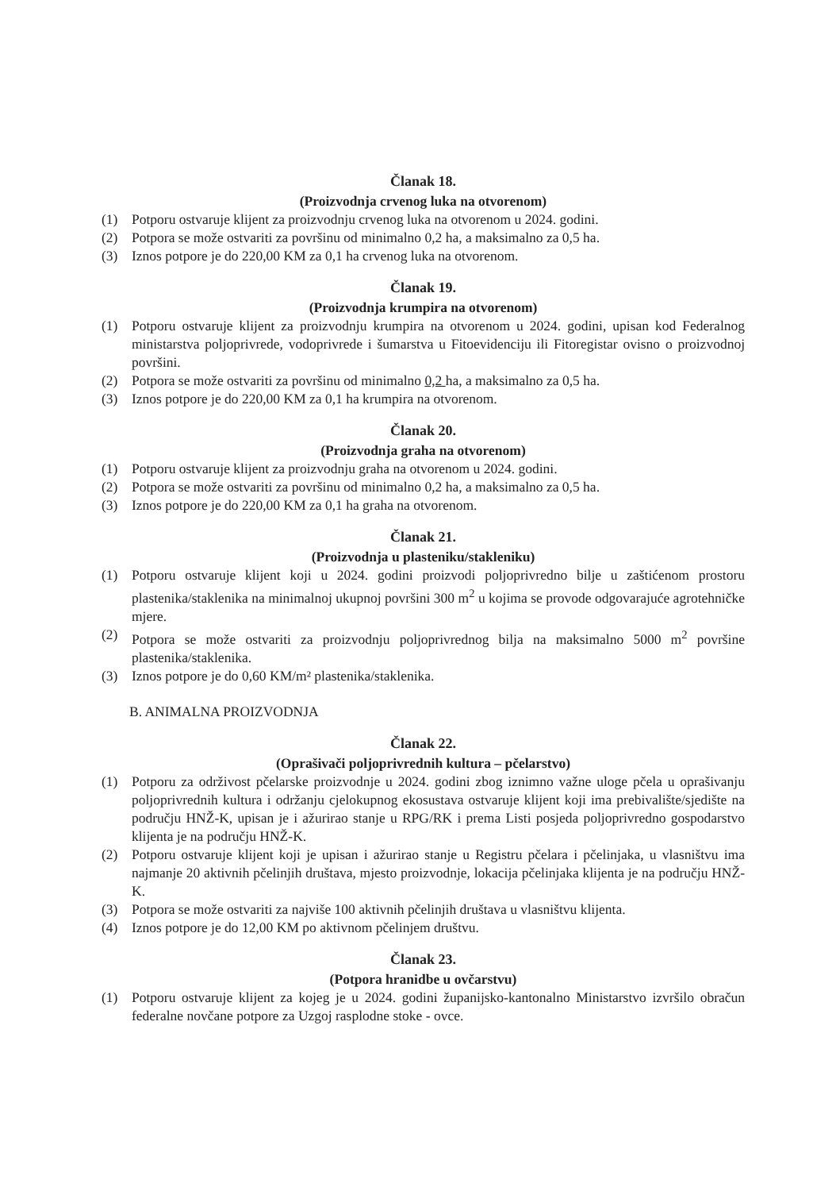Članak 18.
(Proizvodnja crvenog luka na otvorenom)
(1) Potporu ostvaruje klijent za proizvodnju crvenog luka na otvorenom u 2024. godini.
(2) Potpora se može ostvariti za površinu od minimalno 0,2 ha, a maksimalno za 0,5 ha.
(3) Iznos potpore je do 220,00 KM za 0,1 ha crvenog luka na otvorenom.
Članak 19.
(Proizvodnja krumpira na otvorenom)
(1) Potporu ostvaruje klijent za proizvodnju krumpira na otvorenom u 2024. godini, upisan kod Federalnog ministarstva poljoprivrede, vodoprivrede i šumarstva u Fitoevidenciju ili Fitoregistar ovisno o proizvodnoj površini.
(2) Potpora se može ostvariti za površinu od minimalno 0,2 ha, a maksimalno za 0,5 ha.
(3) Iznos potpore je do 220,00 KM za 0,1 ha krumpira na otvorenom.
Članak 20.
(Proizvodnja graha na otvorenom)
(1) Potporu ostvaruje klijent za proizvodnju graha na otvorenom u 2024. godini.
(2) Potpora se može ostvariti za površinu od minimalno 0,2 ha, a maksimalno za 0,5 ha.
(3) Iznos potpore je do 220,00 KM za 0,1 ha graha na otvorenom.
Članak 21.
(Proizvodnja u plasteniku/stakleniku)
(1) Potporu ostvaruje klijent koji u 2024. godini proizvodi poljoprivredno bilje u zaštićenom prostoru plastenika/staklenika na minimalnoj ukupnoj površini 300 m<sup>2</sup> u kojima se provode odgovarajuće agrotehničke mjere.
(2) Potpora se može ostvariti za proizvodnju poljoprivrednog bilja na maksimalno 5000 m<sup>2</sup> površine plastenika/staklenika.
(3) Iznos potpore je do 0,60 KM/m² plastenika/staklenika.
B. ANIMALNA PROIZVODNJA
Članak 22.
(Oprašivači poljoprivrednih kultura – pčelarstvo)
(1) Potporu za održivost pčelarske proizvodnje u 2024. godini zbog iznimno važne uloge pčela u oprašivanju poljoprivrednih kultura i održanju cjelokupnog ekosustava ostvaruje klijent koji ima prebivalište/sjedište na području HNŽ-K, upisan je i ažurirao stanje u RPG/RK i prema Listi posjeda poljoprivredno gospodarstvo klijenta je na području HNŽ-K.
(2) Potporu ostvaruje klijent koji je upisan i ažurirao stanje u Registru pčelara i pčelinjaka, u vlasništvu ima najmanje 20 aktivnih pčelinjih društava, mjesto proizvodnje, lokacija pčelinjaka klijenta je na području HNŽ-K.
(3) Potpora se može ostvariti za najviše 100 aktivnih pčelinjih društava u vlasništvu klijenta.
(4) Iznos potpore je do 12,00 KM po aktivnom pčelinjem društvu.
Članak 23.
(Potpora hranidbe u ovčarstvu)
(1) Potporu ostvaruje klijent za kojeg je u 2024. godini županijsko-kantonalno Ministarstvo izvršilo obračun federalne novčane potpore za Uzgoj rasplodne stoke - ovce.